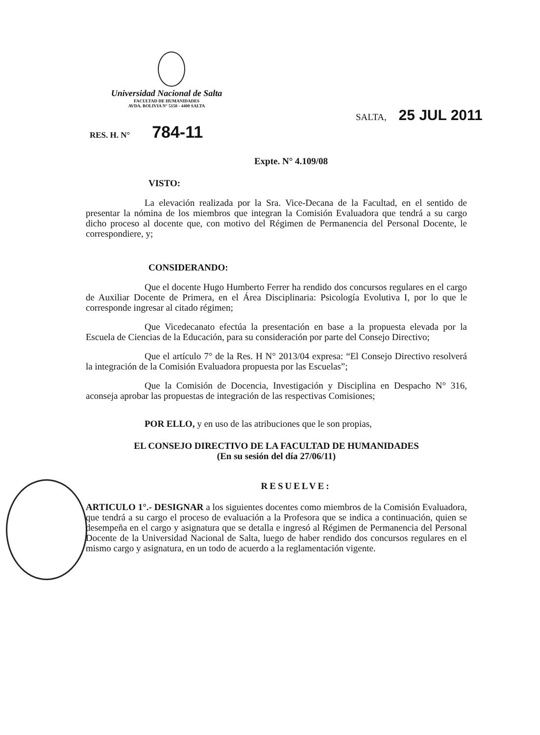Universidad Nacional de Salta
FACULTAD DE HUMANIDADES
AVDA. BOLIVIA N° 5150 - 4400 SALTA
SALTA, 25 JUL 2011
RES. H. N° 784-11
Expte. N° 4.109/08
VISTO:
La elevación realizada por la Sra. Vice-Decana de la Facultad, en el sentido de presentar la nómina de los miembros que integran la Comisión Evaluadora que tendrá a su cargo dicho proceso al docente que, con motivo del Régimen de Permanencia del Personal Docente, le correspondiere, y;
CONSIDERANDO:
Que el docente Hugo Humberto Ferrer ha rendido dos concursos regulares en el cargo de Auxiliar Docente de Primera, en el Área Disciplinaria: Psicología Evolutiva I, por lo que le corresponde ingresar al citado régimen;
Que Vicedecanato efectúa la presentación en base a la propuesta elevada por la Escuela de Ciencias de la Educación, para su consideración por parte del Consejo Directivo;
Que el artículo 7° de la Res. H N° 2013/04 expresa: “El Consejo Directivo resolverá la integración de la Comisión Evaluadora propuesta por las Escuelas”;
Que la Comisión de Docencia, Investigación y Disciplina en Despacho N° 316, aconseja aprobar las propuestas de integración de las respectivas Comisiones;
POR ELLO, y en uso de las atribuciones que le son propias,
EL CONSEJO DIRECTIVO DE LA FACULTAD DE HUMANIDADES
(En su sesión del día 27/06/11)
RESUELVE:
ARTICULO 1°.- DESIGNAR a los siguientes docentes como miembros de la Comisión Evaluadora, que tendrá a su cargo el proceso de evaluación a la Profesora que se indica a continuación, quien se desempeña en el cargo y asignatura que se detalla e ingresó al Régimen de Permanencia del Personal Docente de la Universidad Nacional de Salta, luego de haber rendido dos concursos regulares en el mismo cargo y asignatura, en un todo de acuerdo a la reglamentación vigente.